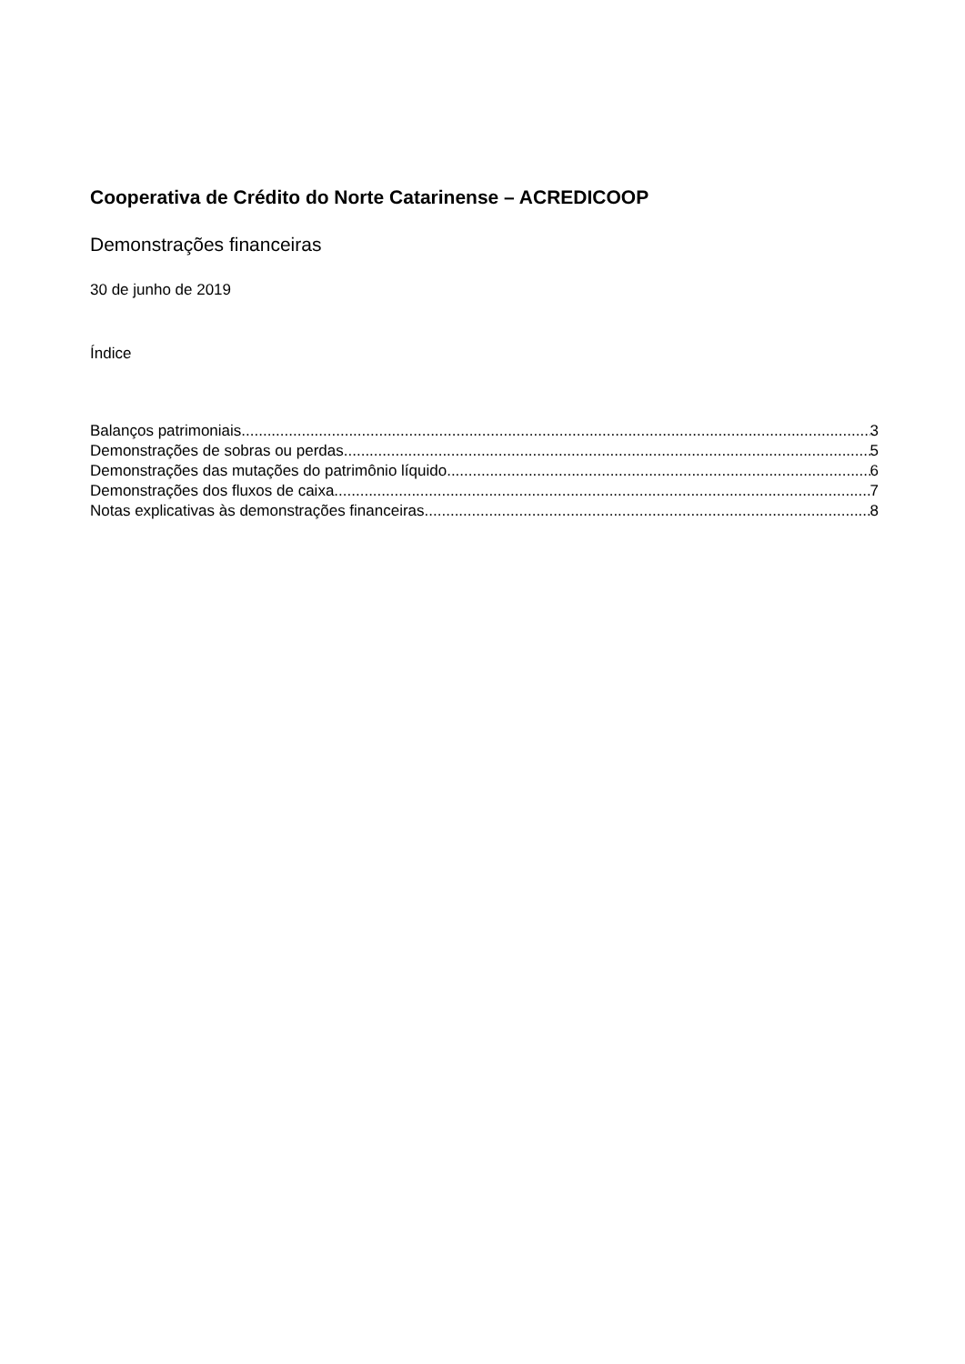Cooperativa de Crédito do Norte Catarinense – ACREDICOOP
Demonstrações financeiras
30 de junho de 2019
Índice
Balanços patrimoniais 3
Demonstrações de sobras ou perdas 5
Demonstrações das mutações do patrimônio líquido 6
Demonstrações dos fluxos de caixa 7
Notas explicativas às demonstrações financeiras 8